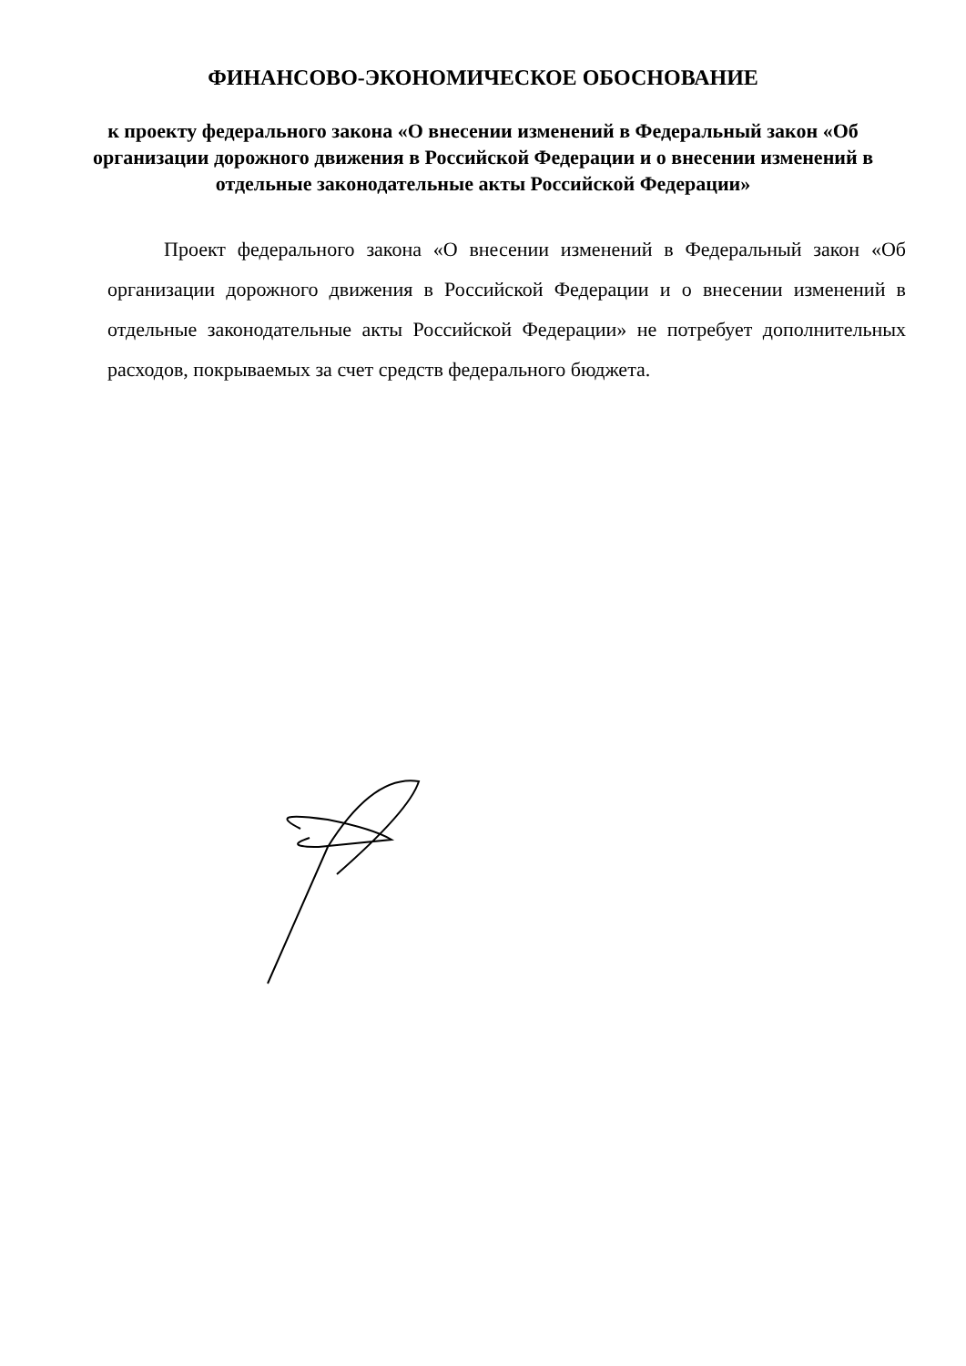ФИНАНСОВО-ЭКОНОМИЧЕСКОЕ ОБОСНОВАНИЕ
к проекту федерального закона «О внесении изменений в Федеральный закон «Об организации дорожного движения в Российской Федерации и о внесении изменений в отдельные законодательные акты Российской Федерации»
Проект федерального закона «О внесении изменений в Федеральный закон «Об организации дорожного движения в Российской Федерации и о внесении изменений в отдельные законодательные акты Российской Федерации» не потребует дополнительных расходов, покрываемых за счет средств федерального бюджета.